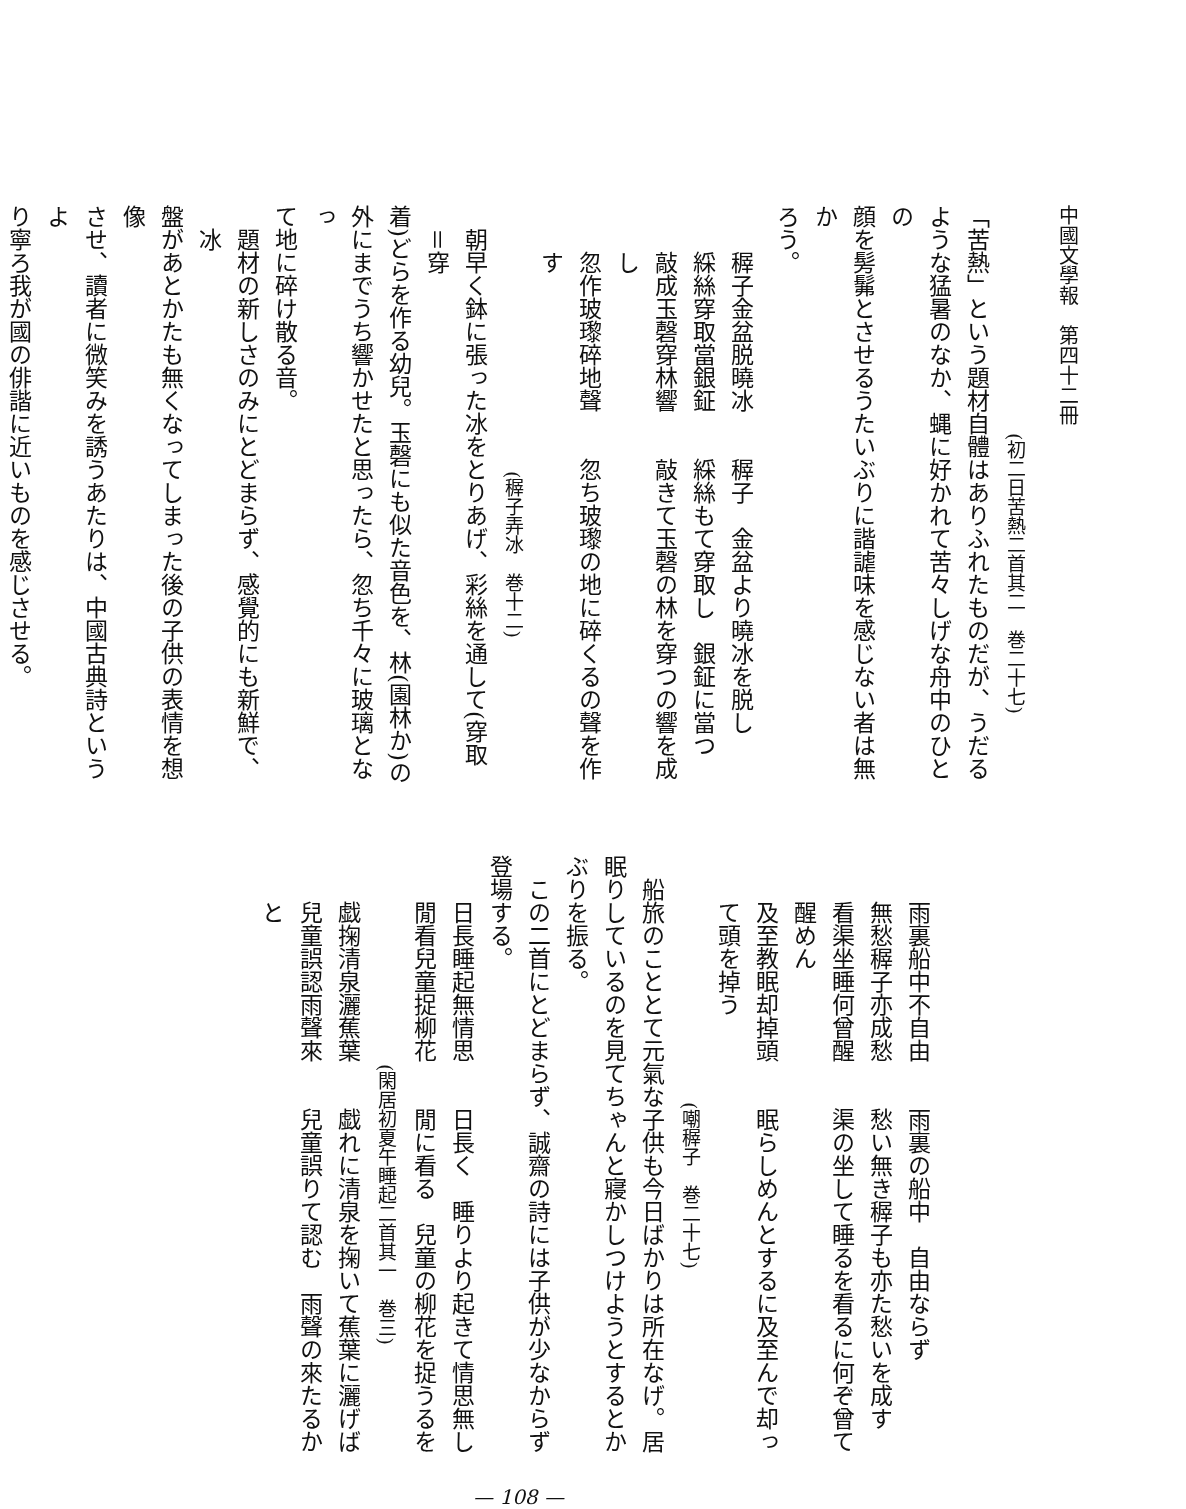中國文學報　第四十二冊
(初二日苦熱二首其二　巻二十七)
「苦熱」という題材自體はありふれたものだが、うだる
ような猛暑のなか、蝿に好かれて苦々しげな舟中のひとの
顔を髣髴とさせるうたいぶりに諧謔味を感じない者は無か
ろう。
稺子金盆脱曉冰　　稺子　金盆より曉冰を脱し
綵絲穿取當銀鉦　　綵絲もて穿取し　銀鉦に當つ
敲成玉磬穿林響　　敲きて玉磬の林を穿つの響を成し
忽作玻瓈碎地聲　　忽ち玻瓈の地に碎くるの聲を作す
(稺子弄冰　巻十二)
朝早く鉢に張った冰をとりあげ、彩絲を通して(穿取＝穿
着)どらを作る幼兒。玉磬にも似た音色を、林(園林か)の
外にまでうち響かせたと思ったら、忽ち千々に玻璃となっ
て地に碎け散る音。
題材の新しさのみにとどまらず、感覺的にも新鮮で、冰
盤があとかたも無くなってしまった後の子供の表情を想像
させ、讀者に微笑みを誘うあたりは、中國古典詩というよ
り寧ろ我が國の俳諧に近いものを感じさせる。
雨裏船中不自由　　雨裏の船中　自由ならず
無愁稺子亦成愁　　愁い無き稺子も亦た愁いを成す
看渠坐睡何曾醒　　渠の坐して睡るを看るに何ぞ曾て醒めん
及至教眠却掉頭　　眠らしめんとするに及至んで却って頭を掉う
(嘲稺子　巻二十七)
船旅のこととて元氣な子供も今日ばかりは所在なげ。居
眠りしているのを見てちゃんと寢かしつけようとするとか
ぶりを振る。
この二首にとどまらず、誠齋の詩には子供が少なからず
登場する。
日長睡起無情思　　日長く　睡りより起きて情思無し
閒看兒童捉柳花　　閒に看る　兒童の柳花を捉うるを
(閑居初夏午睡起二首其一　巻三)
戯掬清泉灑蕉葉　　戯れに清泉を掬いて蕉葉に灑げば
兒童誤認雨聲來　　兒童誤りて認む　雨聲の來たるかと
— 108 —